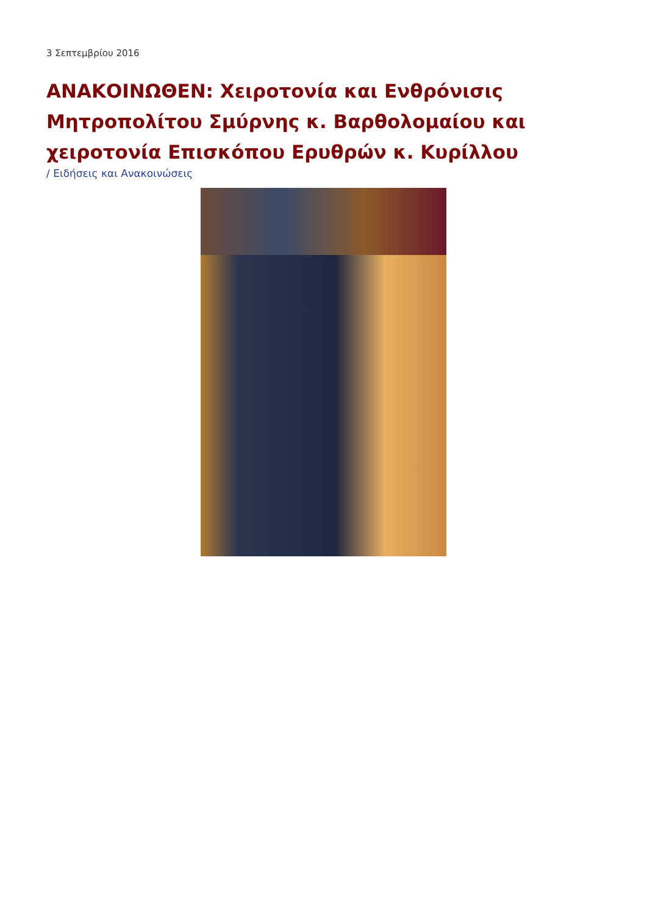3 Σεπτεμβρίου 2016
ΑΝΑΚΟΙΝΩΘΕΝ: Χειροτονία και Ενθρόνισις Μητροπολίτου Σμύρνης κ. Βαρθολομαίου και χειροτονία Επισκόπου Ερυθρών κ. Κυρίλλου
/ Ειδήσεις και Ανακοινώσεις